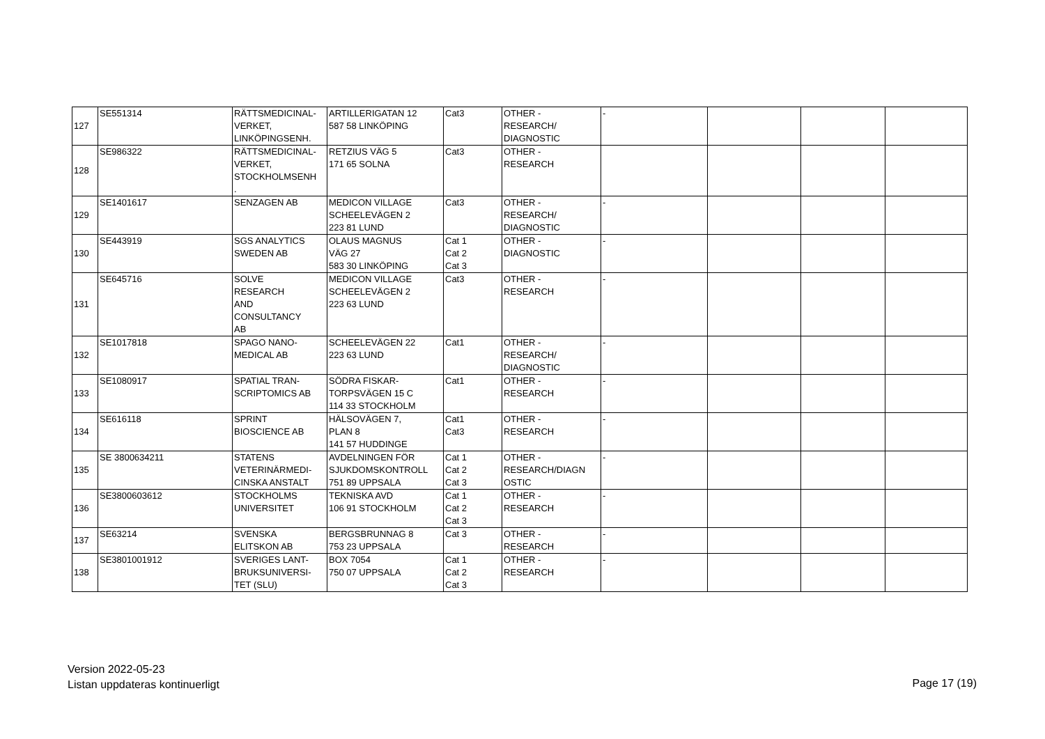| 127 | SE551314 | RÄTTSMEDICINAL- VERKET, LINKÖPINGSENH. | ARTILLERIGATAN 12 587 58 LINKÖPING | Cat3 | OTHER - RESEARCH/ DIAGNOSTIC | - | | | |
| 128 | SE986322 | RÄTTSMEDICINAL- VERKET, STOCKHOLMSENH . | RETZIUS VÄG 5 171 65 SOLNA | Cat3 | OTHER - RESEARCH | | | | |
| 129 | SE1401617 | SENZAGEN AB | MEDICON VILLAGE SCHEELEVÄGEN 2 223 81 LUND | Cat3 | OTHER - RESEARCH/ DIAGNOSTIC | - | | | |
| 130 | SE443919 | SGS ANALYTICS SWEDEN AB | OLAUS MAGNUS VÄG 27 583 30 LINKÖPING | Cat 1 Cat 2 Cat 3 | OTHER - DIAGNOSTIC | - | | | |
| 131 | SE645716 | SOLVE RESEARCH AND CONSULTANCY AB | MEDICON VILLAGE SCHEELEVÄGEN 2 223 63 LUND | Cat3 | OTHER - RESEARCH | - | | | |
| 132 | SE1017818 | SPAGO NANO- MEDICAL AB | SCHEELEVÄGEN 22 223 63 LUND | Cat1 | OTHER - RESEARCH/ DIAGNOSTIC | - | | | |
| 133 | SE1080917 | SPATIAL TRAN- SCRIPTOMICS AB | SÖDRA FISKAR- TORPSVÄGEN 15 C 114 33 STOCKHOLM | Cat1 | OTHER - RESEARCH | - | | | |
| 134 | SE616118 | SPRINT BIOSCIENCE AB | HÄLSOVÄGEN 7, PLAN 8 141 57 HUDDINGE | Cat1 Cat3 | OTHER - RESEARCH | - | | | |
| 135 | SE 3800634211 | STATENS VETERINÄRMEDI- CINSKA ANSTALT | AVDELNINGEN FÖR SJUKDOMSKONTROLL 751 89 UPPSALA | Cat 1 Cat 2 Cat 3 | OTHER - RESEARCH/DIAGN OSTIC | - | | | |
| 136 | SE3800603612 | STOCKHOLMS UNIVERSITET | TEKNISKA AVD 106 91 STOCKHOLM | Cat 1 Cat 2 Cat 3 | OTHER - RESEARCH | - | | | |
| 137 | SE63214 | SVENSKA ELITSKON AB | BERGSBRUNNAG 8 753 23 UPPSALA | Cat 3 | OTHER - RESEARCH | - | | | |
| 138 | SE3801001912 | SVERIGES LANT- BRUKSUNIVERSI- TET (SLU) | BOX 7054 750 07 UPPSALA | Cat 1 Cat 2 Cat 3 | OTHER - RESEARCH | - | | | |
Version 2022-05-23
Listan uppdateras kontinuerligt
Page 17 (19)